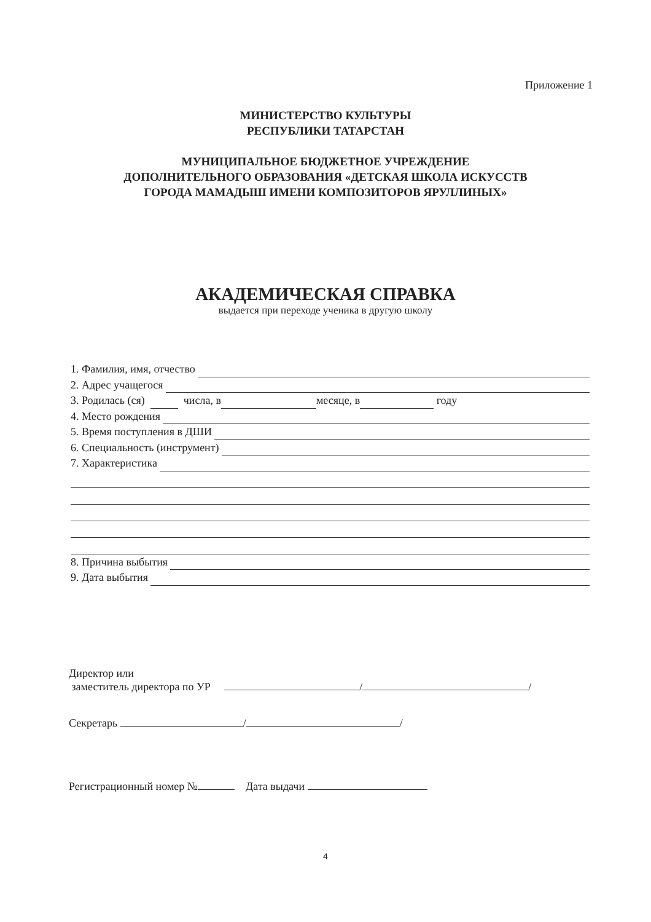Приложение 1
МИНИСТЕРСТВО КУЛЬТУРЫ
РЕСПУБЛИКИ ТАТАРСТАН
МУНИЦИПАЛЬНОЕ БЮДЖЕТНОЕ УЧРЕЖДЕНИЕ
ДОПОЛНИТЕЛЬНОГО ОБРАЗОВАНИЯ «ДЕТСКАЯ ШКОЛА ИСКУССТВ
ГОРОДА МАМАДЫШ ИМЕНИ КОМПОЗИТОРОВ ЯРУЛЛИНЫХ»
АКАДЕМИЧЕСКАЯ СПРАВКА
выдается при переходе ученика в другую школу
1. Фамилия, имя, отчество
2. Адрес учащегося
3. Родилась (ся) числа, в месяце, в году
4. Место рождения
5. Время поступления в ДШИ
6. Специальность (инструмент)
7. Характеристика
8. Причина выбытия
9. Дата выбытия
Директор или
заместитель директора по УР / /
Секретарь / /
Регистрационный номер № Дата выдачи
4